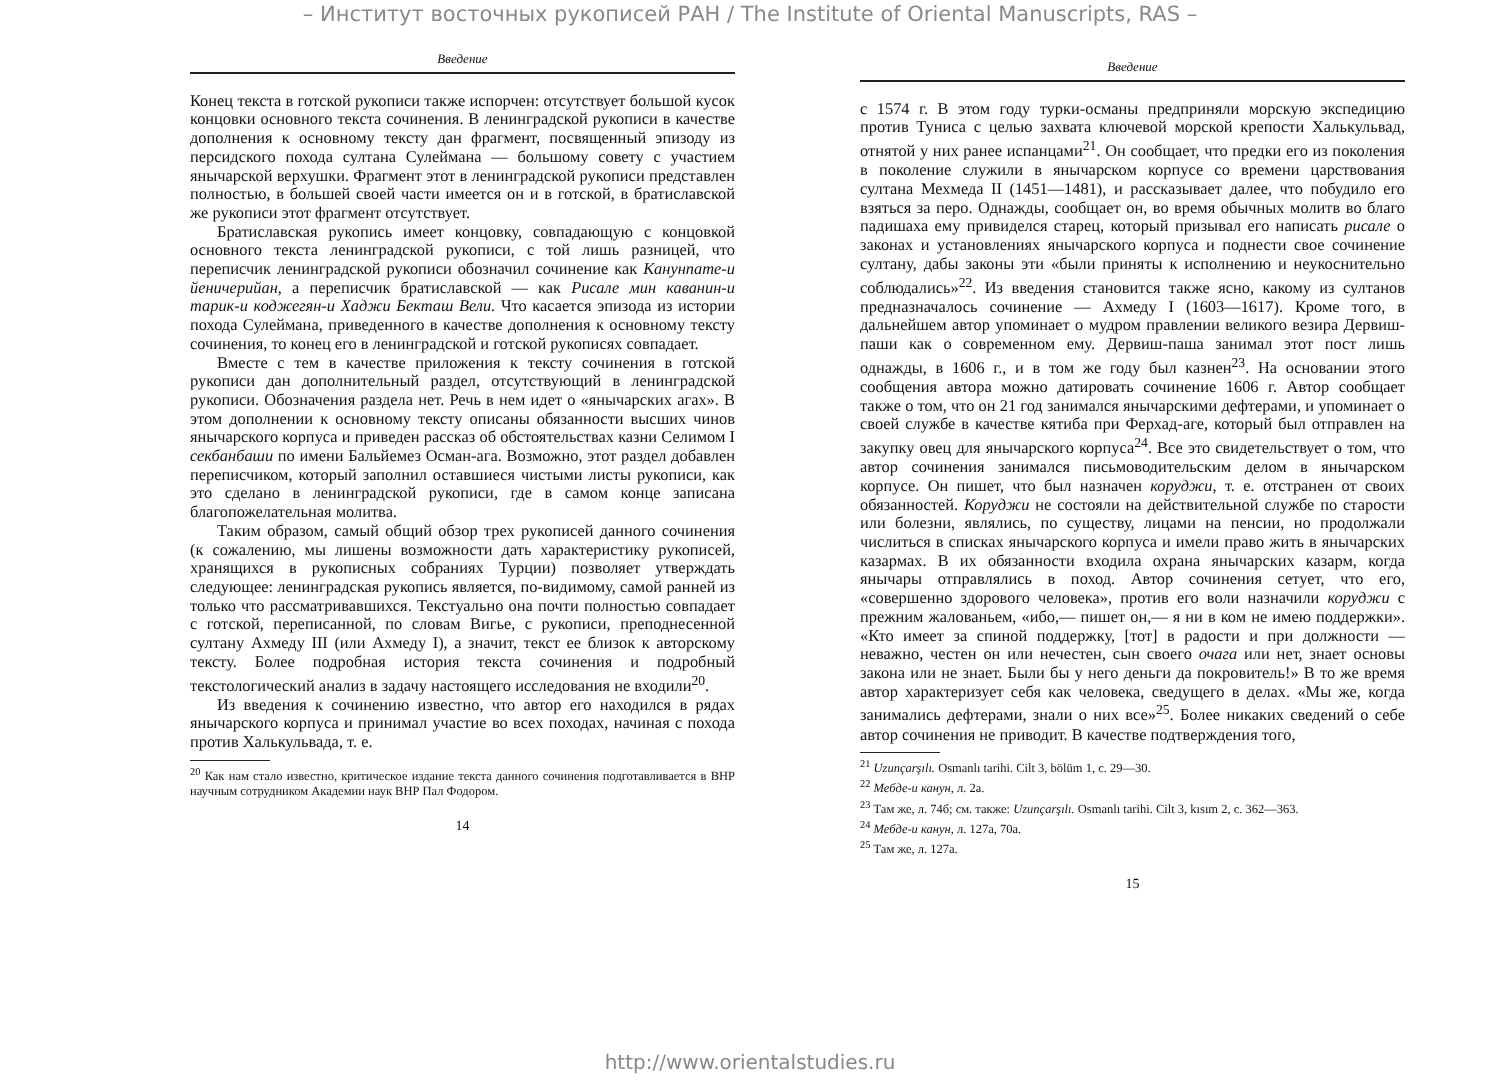– Институт восточных рукописей РАН / The Institute of Oriental Manuscripts, RAS –
Введение
Конец текста в готской рукописи также испорчен: отсутствует большой кусок концовки основного текста сочинения. В ленинградской рукописи в качестве дополнения к основному тексту дан фрагмент, посвященный эпизоду из персидского похода султана Сулеймана — большому совету с участием янычарской верхушки. Фрагмент этот в ленинградской рукописи представлен полностью, в большей своей части имеется он и в готской, в братиславской же рукописи этот фрагмент отсутствует.
Братиславская рукопись имеет концовку, совпадающую с концовкой основного текста ленинградской рукописи, с той лишь разницей, что переписчик ленинградской рукописи обозначил сочинение как Канунname-и йеничерийан, а переписчик братиславской — как Рисале мин каванин-и тарик-и коджегян-и Хаджи Бекташ Вели. Что касается эпизода из истории похода Сулеймана, приведенного в качестве дополнения к основному тексту сочинения, то конец его в ленинградской и готской рукописях совпадает.
Вместе с тем в качестве приложения к тексту сочинения в готской рукописи дан дополнительный раздел, отсутствующий в ленинградской рукописи. Обозначения раздела нет. Речь в нем идет о «янычарских агах». В этом дополнении к основному тексту описаны обязанности высших чинов янычарского корпуса и приведен рассказ об обстоятельствах казни Селимом I секбанбаши по имени Бальйемез Осман-ага. Возможно, этот раздел добавлен переписчиком, который заполнил оставшиеся чистыми листы рукописи, как это сделано в ленинградской рукописи, где в самом конце записана благопожелательная молитва.
Таким образом, самый общий обзор трех рукописей данного сочинения (к сожалению, мы лишены возможности дать характеристику рукописей, хранящихся в рукописных собраниях Турции) позволяет утверждать следующее: ленинградская рукопись является, по-видимому, самой ранней из только что рассматривавшихся. Текстуально она почти полностью совпадает с готской, переписанной, по словам Вигье, с рукописи, преподнесенной султану Ахмеду III (или Ахмеду I), а значит, текст ее близок к авторскому тексту. Более подробная история текста сочинения и подробный текстологический анализ в задачу настоящего исследования не входили<sup>20</sup>.
Из введения к сочинению известно, что автор его находился в рядах янычарского корпуса и принимал участие во всех походах, начиная с похода против Халькульвада, т. е.
<sup>20</sup> Как нам стало известно, критическое издание текста данного сочинения подготавливается в ВНР научным сотрудником Академии наук ВНР Пал Фодором.
14
Введение
с 1574 г. В этом году турки-османы предприняли морскую экспедицию против Туниса с целью захвата ключевой морской крепости Халькульвад, отнятой у них ранее испанцами<sup>21</sup>. Он сообщает, что предки его из поколения в поколение служили в янычарском корпусе со времени царствования султана Мехмеда II (1451—1481), и рассказывает далее, что побудило его взяться за перо. Однажды, сообщает он, во время обычных молитв во благо падишаха ему привиделся старец, который призывал его написать рисале о законах и установлениях янычарского корпуса и поднести свое сочинение султану, дабы законы эти «были приняты к исполнению и неукоснительно соблюдались»<sup>22</sup>. Из введения становится также ясно, какому из султанов предназначалось сочинение — Ахмеду I (1603—1617). Кроме того, в дальнейшем автор упоминает о мудром правлении великого везира Дервиш-паши как о современном ему. Дервиш-паша занимал этот пост лишь однажды, в 1606 г., и в том же году был казнен<sup>23</sup>. На основании этого сообщения автора можно датировать сочинение 1606 г. Автор сообщает также о том, что он 21 год занимался янычарскими дефтерами, и упоминает о своей службе в качестве кятиба при Ферхад-аге, который был отправлен на закупку овец для янычарского корпуса<sup>24</sup>. Все это свидетельствует о том, что автор сочинения занимался письмоводительским делом в янычарском корпусе. Он пишет, что был назначен коруджи, т. е. отстранен от своих обязанностей. Коруджи не состояли на действительной службе по старости или болезни, являлись, по существу, лицами на пенсии, но продолжали числиться в списках янычарского корпуса и имели право жить в янычарских казармах. В их обязанности входила охрана янычарских казарм, когда янычары отправлялись в поход. Автор сочинения сетует, что его, «совершенно здорового человека», против его воли назначили коруджи с прежним жалованьем, «ибо,— пишет он,— я ни в ком не имею поддержки». «Кто имеет за спиной поддержку, [тот] в радости и при должности — неважно, честен он или нечестен, сын своего очага или нет, знает основы закона или не знает. Были бы у него деньги да покровитель!» В то же время автор характеризует себя как человека, сведущего в делах. «Мы же, когда занимались дефтерами, знали о них все»<sup>25</sup>. Более никаких сведений о себе автор сочинения не приводит. В качестве подтверждения того,
<sup>21</sup> Uzunçarşılı. Osmanlı tarihi. Cilt 3, bölüm 1, c. 29—30.
<sup>22</sup> Мебде-и канун, л. 2а.
<sup>23</sup> Там же, л. 74б; см. также: Uzunçarşılı. Osmanlı tarihi. Cilt 3, kısım 2, c. 362—363.
<sup>24</sup> Мебде-и канун, л. 127а, 70а.
<sup>25</sup> Там же, л. 127а.
15
http://www.orientalstudies.ru